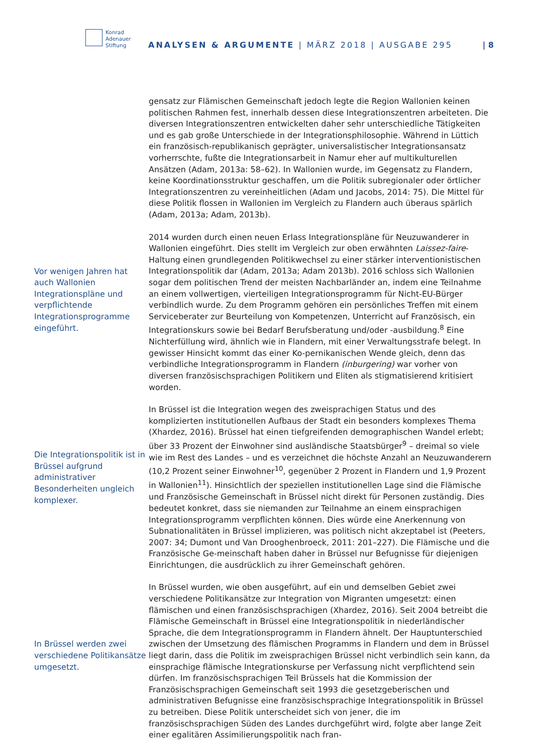Konrad
Adenauer
Stiftung
ANALYSEN & ARGUMENTE | MÄRZ 2018 | AUSGABE 295
| 8
gensatz zur Flämischen Gemeinschaft jedoch legte die Region Wallonien keinen politischen Rahmen fest, innerhalb dessen diese Integrationszentren arbeiteten. Die diversen Integrationszentren entwickelten daher sehr unterschiedliche Tätigkeiten und es gab große Unterschiede in der Integrationsphilosophie. Während in Lüttich ein französisch-republikanisch geprägter, universalistischer Integrationsansatz vorherrschte, fußte die Integrationsarbeit in Namur eher auf multikulturellen Ansätzen (Adam, 2013a: 58–62). In Wallonien wurde, im Gegensatz zu Flandern, keine Koordinationsstruktur geschaffen, um die Politik subregionaler oder örtlicher Integrationszentren zu vereinheitlichen (Adam und Jacobs, 2014: 75). Die Mittel für diese Politik flossen in Wallonien im Vergleich zu Flandern auch überaus spärlich (Adam, 2013a; Adam, 2013b).
Vor wenigen Jahren hat auch Wallonien Integrationspläne und verpflichtende Integrationsprogramme eingeführt.
2014 wurden durch einen neuen Erlass Integrationspläne für Neuzuwanderer in Wallonien eingeführt. Dies stellt im Vergleich zur oben erwähnten Laissez-faire-Haltung einen grundlegenden Politikwechsel zu einer stärker interventionistischen Integrationspolitik dar (Adam, 2013a; Adam 2013b). 2016 schloss sich Wallonien sogar dem politischen Trend der meisten Nachbarländer an, indem eine Teilnahme an einem vollwertigen, vierteiligen Integrationsprogramm für Nicht-EU-Bürger verbindlich wurde. Zu dem Programm gehören ein persönliches Treffen mit einem Serviceberater zur Beurteilung von Kompetenzen, Unterricht auf Französisch, ein Integrationskurs sowie bei Bedarf Berufsberatung und/oder -ausbildung.<sup>8</sup> Eine Nichterfüllung wird, ähnlich wie in Flandern, mit einer Verwaltungsstrafe belegt. In gewisser Hinsicht kommt das einer Ko-pernikanischen Wende gleich, denn das verbindliche Integrationsprogramm in Flandern (inburgering) war vorher von diversen französischsprachigen Politikern und Eliten als stigmatisierend kritisiert worden.
Die Integrationspolitik ist in Brüssel aufgrund administrativer Besonderheiten ungleich komplexer.
In Brüssel ist die Integration wegen des zweisprachigen Status und des komplizierten institutionellen Aufbaus der Stadt ein besonders komplexes Thema (Xhardez, 2016). Brüssel hat einen tiefgreifenden demographischen Wandel erlebt; über 33 Prozent der Einwohner sind ausländische Staatsbürger<sup>9</sup> – dreimal so viele wie im Rest des Landes – und es verzeichnet die höchste Anzahl an Neuzuwanderern (10,2 Prozent seiner Einwohner<sup>10</sup>, gegenüber 2 Prozent in Flandern und 1,9 Prozent in Wallonien<sup>11</sup>). Hinsichtlich der speziellen institutionellen Lage sind die Flämische und Französische Gemeinschaft in Brüssel nicht direkt für Personen zuständig. Dies bedeutet konkret, dass sie niemanden zur Teilnahme an einem einsprachigen Integrationsprogramm verpflichten können. Dies würde eine Anerkennung von Subnationalitäten in Brüssel implizieren, was politisch nicht akzeptabel ist (Peeters, 2007: 34; Dumont und Van Drooghenbroeck, 2011: 201–227). Die Flämische und die Französische Ge-meinschaft haben daher in Brüssel nur Befugnisse für diejenigen Einrichtungen, die ausdrücklich zu ihrer Gemeinschaft gehören.
In Brüssel werden zwei verschiedene Politikansätze umgesetzt.
In Brüssel wurden, wie oben ausgeführt, auf ein und demselben Gebiet zwei verschiedene Politikansätze zur Integration von Migranten umgesetzt: einen flämischen und einen französischsprachigen (Xhardez, 2016). Seit 2004 betreibt die Flämische Gemeinschaft in Brüssel eine Integrationspolitik in niederländischer Sprache, die dem Integrationsprogramm in Flandern ähnelt. Der Hauptunterschied zwischen der Umsetzung des flämischen Programms in Flandern und dem in Brüssel liegt darin, dass die Politik im zweisprachigen Brüssel nicht verbindlich sein kann, da einsprachige flämische Integrationskurse per Verfassung nicht verpflichtend sein dürfen. Im französischsprachigen Teil Brüssels hat die Kommission der Französischsprachigen Gemeinschaft seit 1993 die gesetzgeberischen und administrativen Befugnisse eine französischsprachige Integrationspolitik in Brüssel zu betreiben. Diese Politik unterscheidet sich von jener, die im französischsprachigen Süden des Landes durchgeführt wird, folgte aber lange Zeit einer egalitären Assimilierungspolitik nach fran-